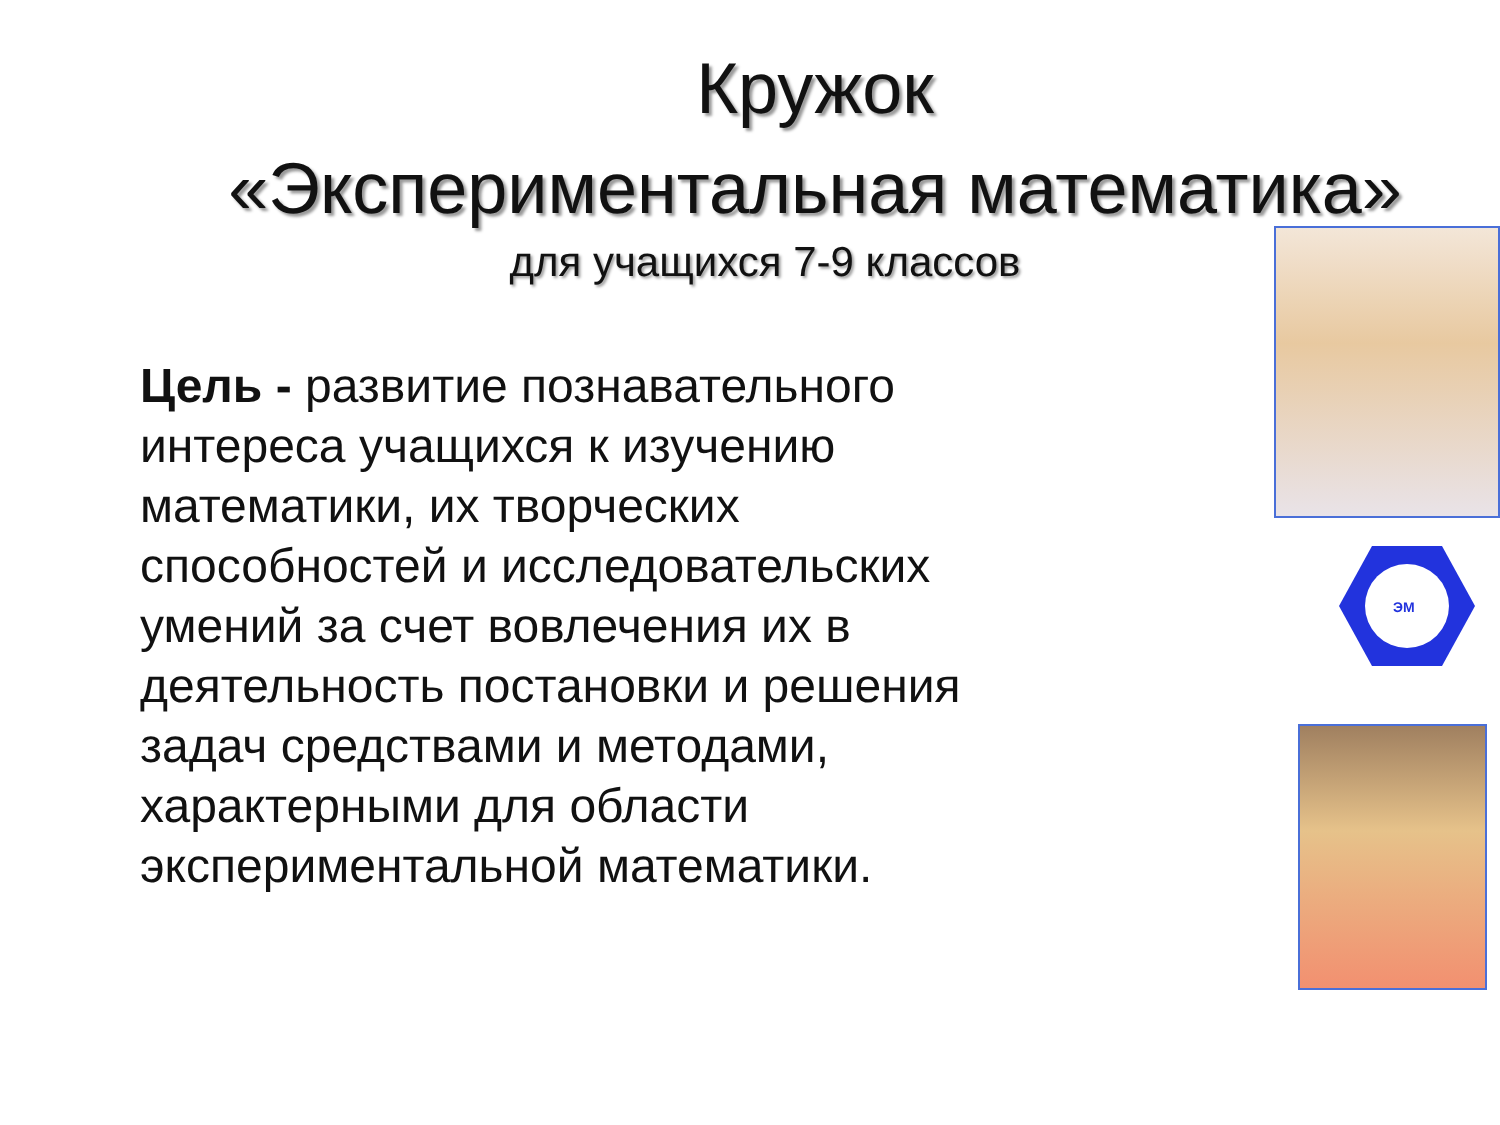Кружок
«Экспериментальная математика»
для учащихся 7-9 классов
Цель - развитие познавательного интереса учащихся к изучению математики, их творческих способностей и исследовательских умений за счет вовлечения их в деятельность постановки и решения задач средствами и методами, характерными для области экспериментальной математики.
ЭМ